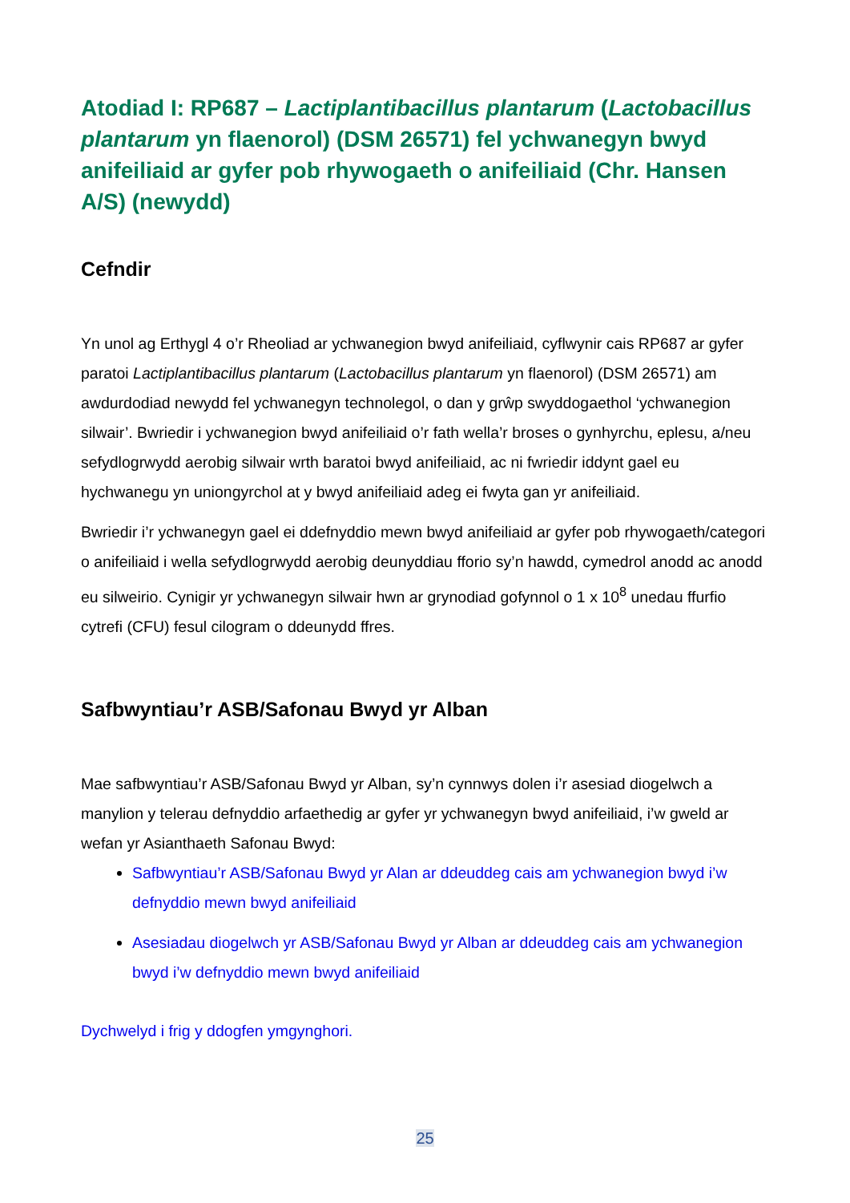Atodiad I: RP687 – Lactiplantibacillus plantarum (Lactobacillus plantarum yn flaenorol) (DSM 26571) fel ychwanegyn bwyd anifeiliaid ar gyfer pob rhywogaeth o anifeiliaid (Chr. Hansen A/S) (newydd)
Cefndir
Yn unol ag Erthygl 4 o’r Rheoliad ar ychwanegion bwyd anifeiliaid, cyflwynir cais RP687 ar gyfer paratoi Lactiplantibacillus plantarum (Lactobacillus plantarum yn flaenorol) (DSM 26571) am awdurdodiad newydd fel ychwanegyn technolegol, o dan y grŵp swyddogaethol ‘ychwanegion silwair’. Bwriedir i ychwanegion bwyd anifeiliaid o’r fath wella’r broses o gynhyrchu, eplesu, a/neu sefydlogrwydd aerobig silwair wrth baratoi bwyd anifeiliaid, ac ni fwriedir iddynt gael eu hychwanegu yn uniongyrchol at y bwyd anifeiliaid adeg ei fwyta gan yr anifeiliaid.
Bwriedir i’r ychwanegyn gael ei ddefnyddio mewn bwyd anifeiliaid ar gyfer pob rhywogaeth/categori o anifeiliaid i wella sefydlogrwydd aerobig deunyddiau fforio sy’n hawdd, cymedrol anodd ac anodd eu silweirio. Cynigir yr ychwanegyn silwair hwn ar grynodiad gofynnol o 1 x 10<sup>8</sup> unedau ffurfio cytrefi (CFU) fesul cilogram o ddeunydd ffres.
Safbwyntiau’r ASB/Safonau Bwyd yr Alban
Mae safbwyntiau’r ASB/Safonau Bwyd yr Alban, sy’n cynnwys dolen i’r asesiad diogelwch a manylion y telerau defnyddio arfaethedig ar gyfer yr ychwanegyn bwyd anifeiliaid, i’w gweld ar wefan yr Asianthaeth Safonau Bwyd:
Safbwyntiau’r ASB/Safonau Bwyd yr Alan ar ddeuddeg cais am ychwanegion bwyd i’w defnyddio mewn bwyd anifeiliaid
Asesiadau diogelwch yr ASB/Safonau Bwyd yr Alban ar ddeuddeg cais am ychwanegion bwyd i’w defnyddio mewn bwyd anifeiliaid
Dychwelyd i frig y ddogfen ymgynghori.
25